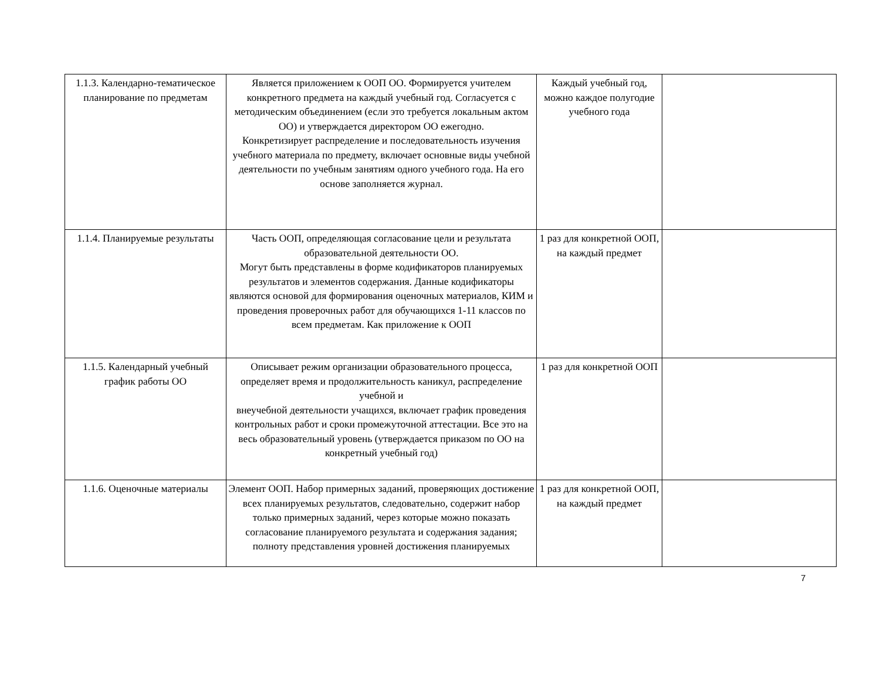| 1.1.3. Календарно-тематическое планирование по предметам | Является приложением к ООП ОО. Формируется учителем конкретного предмета на каждый учебный год. Согласуется с методическим объединением (если это требуется локальным актом ОО) и утверждается директором ОО ежегодно. Конкретизирует распределение и последовательность изучения учебного материала по предмету, включает основные виды учебной деятельности по учебным занятиям одного учебного года. На его основе заполняется журнал. | Каждый учебный год, можно каждое полугодие учебного года | |
| 1.1.4. Планируемые результаты | Часть ООП, определяющая согласование цели и результата образовательной деятельности ОО. Могут быть представлены в форме кодификаторов планируемых результатов и элементов содержания. Данные кодификаторы являются основой для формирования оценочных материалов, КИМ и проведения проверочных работ для обучающихся 1-11 классов по всем предметам. Как приложение к ООП | 1 раз для конкретной ООП, на каждый предмет | |
| 1.1.5. Календарный учебный график работы ОО | Описывает режим организации образовательного процесса, определяет время и продолжительность каникул, распределение учебной и внеучебной деятельности учащихся, включает график проведения контрольных работ и сроки промежуточной аттестации. Все это на весь образовательный уровень (утверждается приказом по ОО на конкретный учебный год) | 1 раз для конкретной ООП | |
| 1.1.6. Оценочные материалы | Элемент ООП. Набор примерных заданий, проверяющих достижение всех планируемых результатов, следовательно, содержит набор только примерных заданий, через которые можно показать согласование планируемого результата и содержания задания; полноту представления уровней достижения планируемых | 1 раз для конкретной ООП, на каждый предмет | |
7